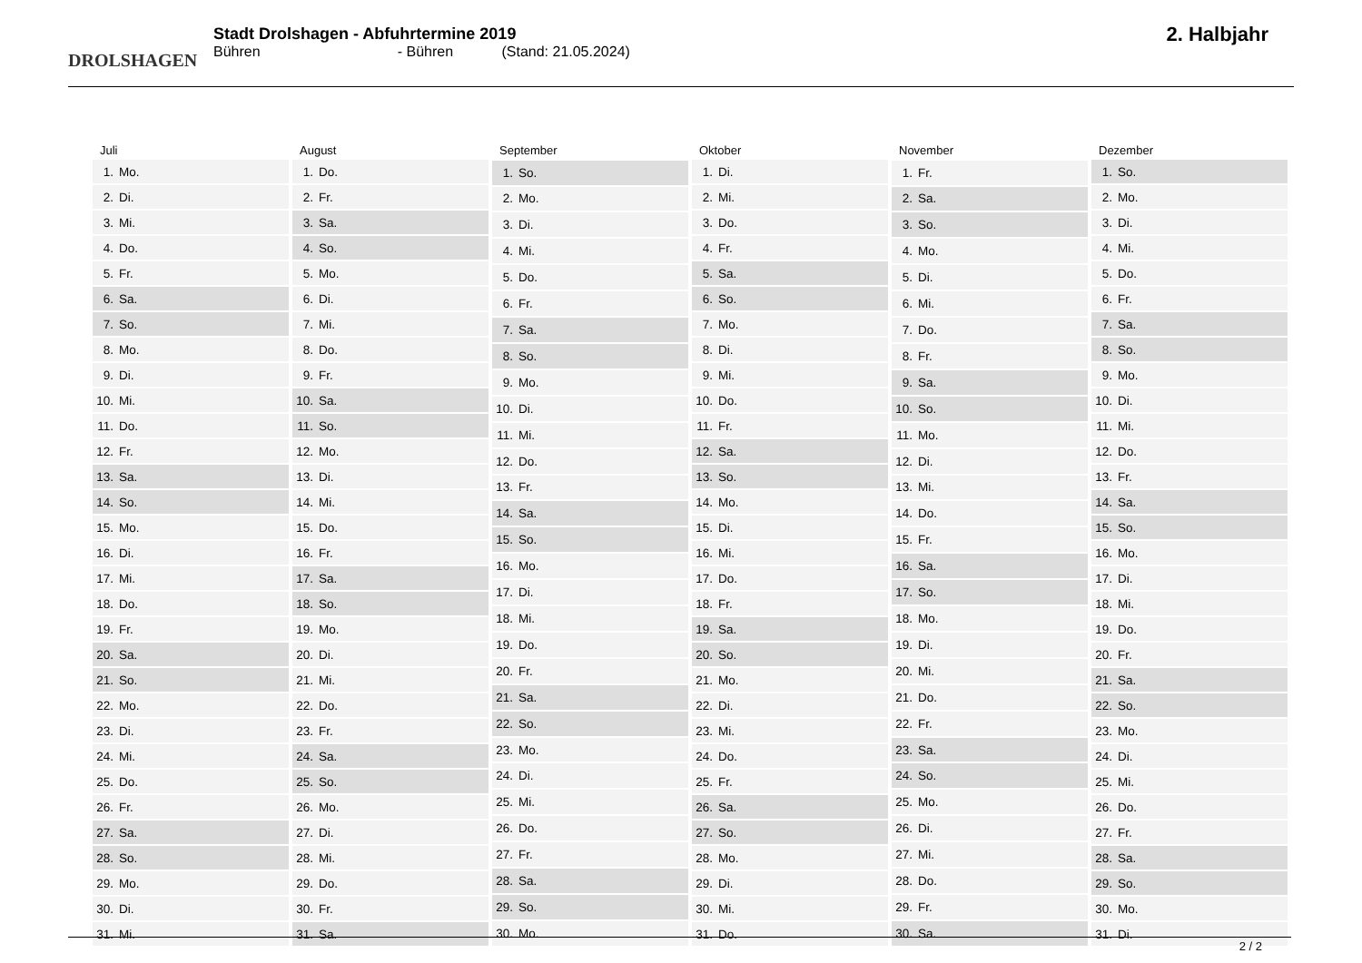DROLSHAGEN
Stadt Drolshagen - Abfuhrtermine 2019
Bühren - Bühren (Stand: 21.05.2024)
2. Halbjahr
| Juli | |
| --- | --- |
| 1. | Mo. |
| 2. | Di. |
| 3. | Mi. |
| 4. | Do. |
| 5. | Fr. |
| 6. | Sa. |
| 7. | So. |
| 8. | Mo. |
| 9. | Di. |
| 10. | Mi. |
| 11. | Do. |
| 12. | Fr. |
| 13. | Sa. |
| 14. | So. |
| 15. | Mo. |
| 16. | Di. |
| 17. | Mi. |
| 18. | Do. |
| 19. | Fr. |
| 20. | Sa. |
| 21. | So. |
| 22. | Mo. |
| 23. | Di. |
| 24. | Mi. |
| 25. | Do. |
| 26. | Fr. |
| 27. | Sa. |
| 28. | So. |
| 29. | Mo. |
| 30. | Di. |
| 31. | Mi. |
| August | |
| --- | --- |
| 1. | Do. |
| 2. | Fr. |
| 3. | Sa. |
| 4. | So. |
| 5. | Mo. |
| 6. | Di. |
| 7. | Mi. |
| 8. | Do. |
| 9. | Fr. |
| 10. | Sa. |
| 11. | So. |
| 12. | Mo. |
| 13. | Di. |
| 14. | Mi. |
| 15. | Do. |
| 16. | Fr. |
| 17. | Sa. |
| 18. | So. |
| 19. | Mo. |
| 20. | Di. |
| 21. | Mi. |
| 22. | Do. |
| 23. | Fr. |
| 24. | Sa. |
| 25. | So. |
| 26. | Mo. |
| 27. | Di. |
| 28. | Mi. |
| 29. | Do. |
| 30. | Fr. |
| 31. | Sa. |
| September | |
| --- | --- |
| 1. | So. |
| 2. | Mo. |
| 3. | Di. |
| 4. | Mi. |
| 5. | Do. |
| 6. | Fr. |
| 7. | Sa. |
| 8. | So. |
| 9. | Mo. |
| 10. | Di. |
| 11. | Mi. |
| 12. | Do. |
| 13. | Fr. |
| 14. | Sa. |
| 15. | So. |
| 16. | Mo. |
| 17. | Di. |
| 18. | Mi. |
| 19. | Do. |
| 20. | Fr. |
| 21. | Sa. |
| 22. | So. |
| 23. | Mo. |
| 24. | Di. |
| 25. | Mi. |
| 26. | Do. |
| 27. | Fr. |
| 28. | Sa. |
| 29. | So. |
| 30. | Mo. |
| Oktober | |
| --- | --- |
| 1. | Di. |
| 2. | Mi. |
| 3. | Do. |
| 4. | Fr. |
| 5. | Sa. |
| 6. | So. |
| 7. | Mo. |
| 8. | Di. |
| 9. | Mi. |
| 10. | Do. |
| 11. | Fr. |
| 12. | Sa. |
| 13. | So. |
| 14. | Mo. |
| 15. | Di. |
| 16. | Mi. |
| 17. | Do. |
| 18. | Fr. |
| 19. | Sa. |
| 20. | So. |
| 21. | Mo. |
| 22. | Di. |
| 23. | Mi. |
| 24. | Do. |
| 25. | Fr. |
| 26. | Sa. |
| 27. | So. |
| 28. | Mo. |
| 29. | Di. |
| 30. | Mi. |
| 31. | Do. |
| November | |
| --- | --- |
| 1. | Fr. |
| 2. | Sa. |
| 3. | So. |
| 4. | Mo. |
| 5. | Di. |
| 6. | Mi. |
| 7. | Do. |
| 8. | Fr. |
| 9. | Sa. |
| 10. | So. |
| 11. | Mo. |
| 12. | Di. |
| 13. | Mi. |
| 14. | Do. |
| 15. | Fr. |
| 16. | Sa. |
| 17. | So. |
| 18. | Mo. |
| 19. | Di. |
| 20. | Mi. |
| 21. | Do. |
| 22. | Fr. |
| 23. | Sa. |
| 24. | So. |
| 25. | Mo. |
| 26. | Di. |
| 27. | Mi. |
| 28. | Do. |
| 29. | Fr. |
| 30. | Sa. |
| Dezember | |
| --- | --- |
| 1. | So. |
| 2. | Mo. |
| 3. | Di. |
| 4. | Mi. |
| 5. | Do. |
| 6. | Fr. |
| 7. | Sa. |
| 8. | So. |
| 9. | Mo. |
| 10. | Di. |
| 11. | Mi. |
| 12. | Do. |
| 13. | Fr. |
| 14. | Sa. |
| 15. | So. |
| 16. | Mo. |
| 17. | Di. |
| 18. | Mi. |
| 19. | Do. |
| 20. | Fr. |
| 21. | Sa. |
| 22. | So. |
| 23. | Mo. |
| 24. | Di. |
| 25. | Mi. |
| 26. | Do. |
| 27. | Fr. |
| 28. | Sa. |
| 29. | So. |
| 30. | Mo. |
| 31. | Di. |
2 / 2